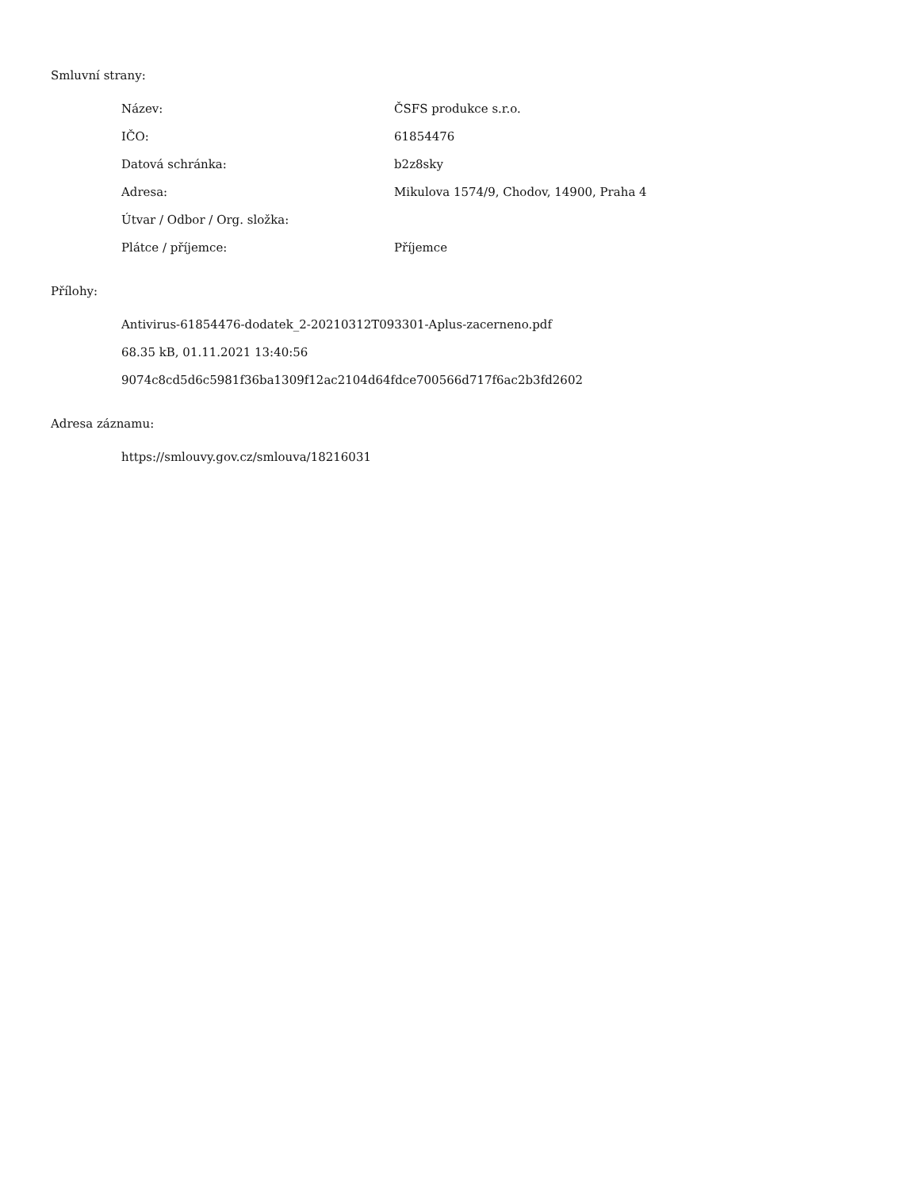Smluvní strany:
| Název: | ČSFS produkce s.r.o. |
| IČO: | 61854476 |
| Datová schránka: | b2z8sky |
| Adresa: | Mikulova 1574/9, Chodov, 14900, Praha 4 |
| Útvar / Odbor / Org. složka: | |
| Plátce / příjemce: | Příjemce |
Přílohy:
Antivirus-61854476-dodatek_2-20210312T093301-Aplus-zacerneno.pdf
68.35 kB, 01.11.2021 13:40:56
9074c8cd5d6c5981f36ba1309f12ac2104d64fdce700566d717f6ac2b3fd2602
Adresa záznamu:
https://smlouvy.gov.cz/smlouva/18216031